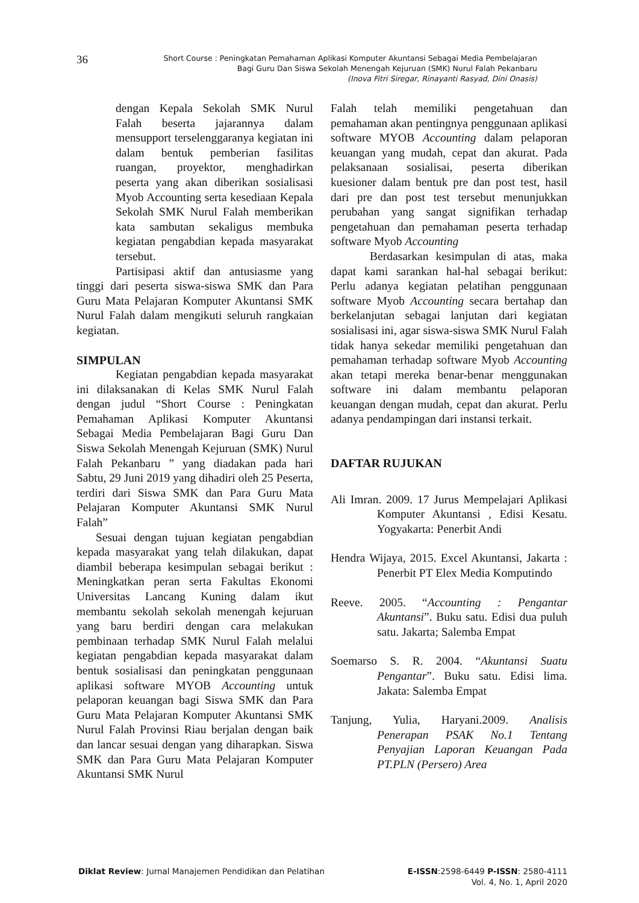36
Short Course : Peningkatan Pemahaman Aplikasi Komputer Akuntansi Sebagai Media Pembelajaran
Bagi Guru Dan Siswa Sekolah Menengah Kejuruan (SMK) Nurul Falah Pekanbaru
(Inova Fitri Siregar, Rinayanti Rasyad, Dini Onasis)
dengan Kepala Sekolah SMK Nurul Falah beserta jajarannya dalam mensupport terselenggaranya kegiatan ini dalam bentuk pemberian fasilitas ruangan, proyektor, menghadirkan peserta yang akan diberikan sosialisasi Myob Accounting serta kesediaan Kepala Sekolah SMK Nurul Falah memberikan kata sambutan sekaligus membuka kegiatan pengabdian kepada masyarakat tersebut.
Partisipasi aktif dan antusiasme yang tinggi dari peserta siswa-siswa SMK dan Para Guru Mata Pelajaran Komputer Akuntansi SMK Nurul Falah dalam mengikuti seluruh rangkaian kegiatan.
SIMPULAN
Kegiatan pengabdian kepada masyarakat ini dilaksanakan di Kelas SMK Nurul Falah dengan judul “Short Course : Peningkatan Pemahaman Aplikasi Komputer Akuntansi Sebagai Media Pembelajaran Bagi Guru Dan Siswa Sekolah Menengah Kejuruan (SMK) Nurul Falah Pekanbaru ” yang diadakan pada hari Sabtu, 29 Juni 2019 yang dihadiri oleh 25 Peserta, terdiri dari Siswa SMK dan Para Guru Mata Pelajaran Komputer Akuntansi SMK Nurul Falah”
Sesuai dengan tujuan kegiatan pengabdian kepada masyarakat yang telah dilakukan, dapat diambil beberapa kesimpulan sebagai berikut : Meningkatkan peran serta Fakultas Ekonomi Universitas Lancang Kuning dalam ikut membantu sekolah sekolah menengah kejuruan yang baru berdiri dengan cara melakukan pembinaan terhadap SMK Nurul Falah melalui kegiatan pengabdian kepada masyarakat dalam bentuk sosialisasi dan peningkatan penggunaan aplikasi software MYOB Accounting untuk pelaporan keuangan bagi Siswa SMK dan Para Guru Mata Pelajaran Komputer Akuntansi SMK Nurul Falah Provinsi Riau berjalan dengan baik dan lancar sesuai dengan yang diharapkan. Siswa SMK dan Para Guru Mata Pelajaran Komputer Akuntansi SMK Nurul
Falah telah memiliki pengetahuan dan pemahaman akan pentingnya penggunaan aplikasi software MYOB Accounting dalam pelaporan keuangan yang mudah, cepat dan akurat. Pada pelaksanaan sosialisai, peserta diberikan kuesioner dalam bentuk pre dan post test, hasil dari pre dan post test tersebut menunjukkan perubahan yang sangat signifikan terhadap pengetahuan dan pemahaman peserta terhadap software Myob Accounting
Berdasarkan kesimpulan di atas, maka dapat kami sarankan hal-hal sebagai berikut: Perlu adanya kegiatan pelatihan penggunaan software Myob Accounting secara bertahap dan berkelanjutan sebagai lanjutan dari kegiatan sosialisasi ini, agar siswa-siswa SMK Nurul Falah tidak hanya sekedar memiliki pengetahuan dan pemahaman terhadap software Myob Accounting akan tetapi mereka benar-benar menggunakan software ini dalam membantu pelaporan keuangan dengan mudah, cepat dan akurat. Perlu adanya pendampingan dari instansi terkait.
DAFTAR RUJUKAN
Ali Imran. 2009. 17 Jurus Mempelajari Aplikasi Komputer Akuntansi , Edisi Kesatu. Yogyakarta: Penerbit Andi
Hendra Wijaya, 2015. Excel Akuntansi, Jakarta : Penerbit PT Elex Media Komputindo
Reeve. 2005. “Accounting : Pengantar Akuntansi”. Buku satu. Edisi dua puluh satu. Jakarta; Salemba Empat
Soemarso S. R. 2004. “Akuntansi Suatu Pengantar”. Buku satu. Edisi lima. Jakata: Salemba Empat
Tanjung, Yulia, Haryani.2009. Analisis Penerapan PSAK No.1 Tentang Penyajian Laporan Keuangan Pada PT.PLN (Persero) Area
Diklat Review: Jurnal Manajemen Pendidikan dan Pelatihan E-ISSN:2598-6449 P-ISSN: 2580-4111
Vol. 4, No. 1, April 2020